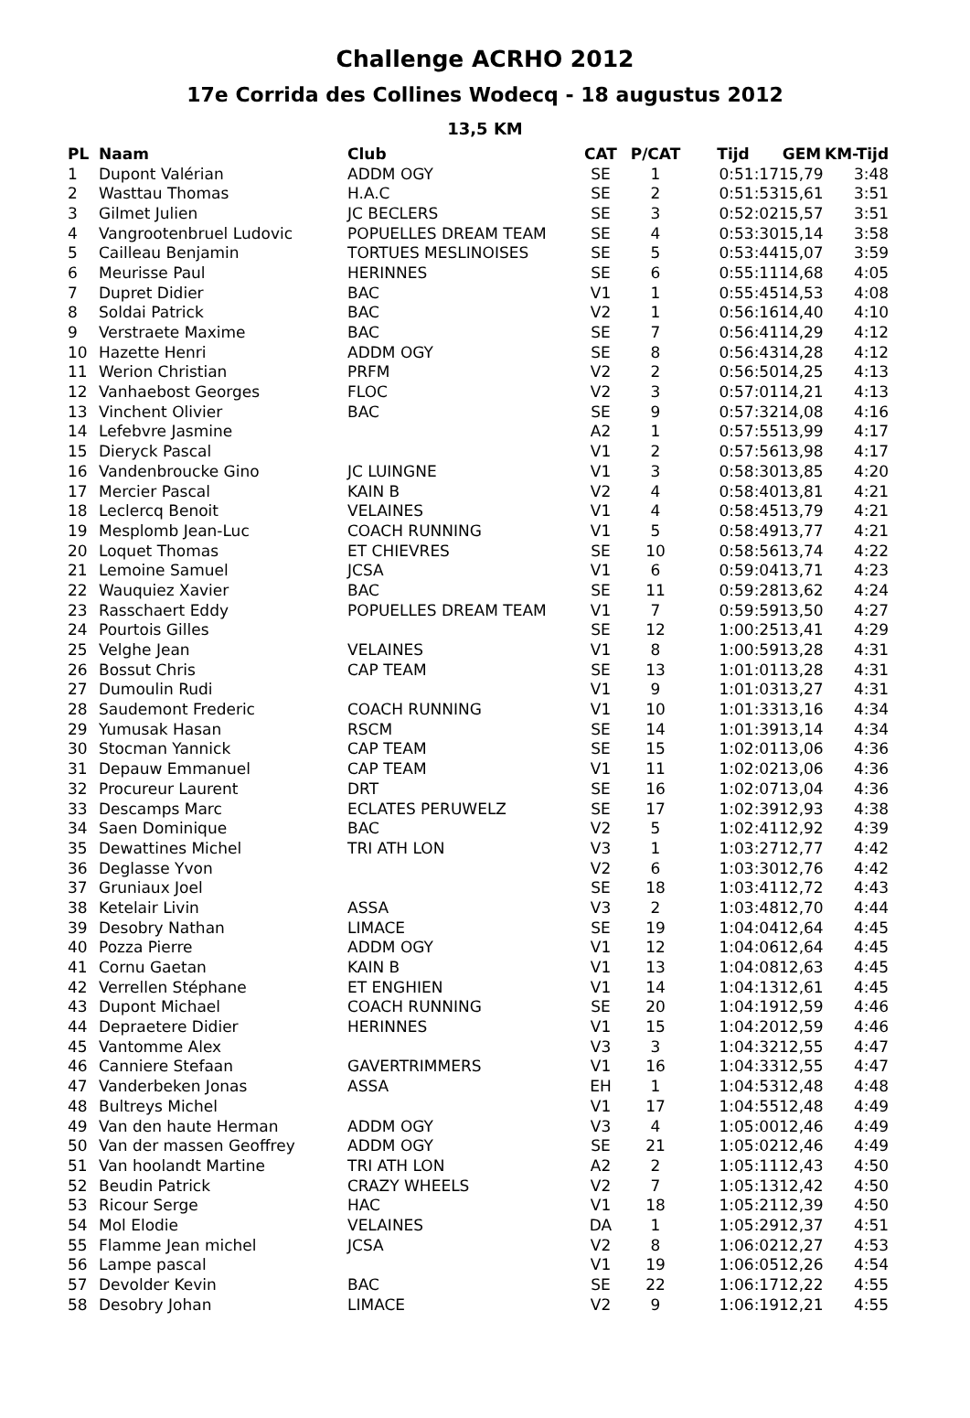Challenge ACRHO 2012
17e Corrida des Collines Wodecq - 18 augustus 2012
13,5 KM
| PL | Naam | Club | CAT | P/CAT | Tijd | GEM | KM-Tijd |
| --- | --- | --- | --- | --- | --- | --- | --- |
| 1 | Dupont Valérian | ADDM OGY | SE | 1 | 0:51:17 | 15,79 | 3:48 |
| 2 | Wasttau Thomas | H.A.C | SE | 2 | 0:51:53 | 15,61 | 3:51 |
| 3 | Gilmet Julien | JC BECLERS | SE | 3 | 0:52:02 | 15,57 | 3:51 |
| 4 | Vangrootenbruel Ludovic | POPUELLES DREAM TEAM | SE | 4 | 0:53:30 | 15,14 | 3:58 |
| 5 | Cailleau Benjamin | TORTUES MESLINOISES | SE | 5 | 0:53:44 | 15,07 | 3:59 |
| 6 | Meurisse Paul | HERINNES | SE | 6 | 0:55:11 | 14,68 | 4:05 |
| 7 | Dupret Didier | BAC | V1 | 1 | 0:55:45 | 14,53 | 4:08 |
| 8 | Soldai Patrick | BAC | V2 | 1 | 0:56:16 | 14,40 | 4:10 |
| 9 | Verstraete Maxime | BAC | SE | 7 | 0:56:41 | 14,29 | 4:12 |
| 10 | Hazette Henri | ADDM OGY | SE | 8 | 0:56:43 | 14,28 | 4:12 |
| 11 | Werion Christian | PRFM | V2 | 2 | 0:56:50 | 14,25 | 4:13 |
| 12 | Vanhaebost Georges | FLOC | V2 | 3 | 0:57:01 | 14,21 | 4:13 |
| 13 | Vinchent Olivier | BAC | SE | 9 | 0:57:32 | 14,08 | 4:16 |
| 14 | Lefebvre Jasmine | | A2 | 1 | 0:57:55 | 13,99 | 4:17 |
| 15 | Dieryck Pascal | | V1 | 2 | 0:57:56 | 13,98 | 4:17 |
| 16 | Vandenbroucke Gino | JC LUINGNE | V1 | 3 | 0:58:30 | 13,85 | 4:20 |
| 17 | Mercier Pascal | KAIN B | V2 | 4 | 0:58:40 | 13,81 | 4:21 |
| 18 | Leclercq Benoit | VELAINES | V1 | 4 | 0:58:45 | 13,79 | 4:21 |
| 19 | Mesplomb Jean-Luc | COACH RUNNING | V1 | 5 | 0:58:49 | 13,77 | 4:21 |
| 20 | Loquet Thomas | ET CHIEVRES | SE | 10 | 0:58:56 | 13,74 | 4:22 |
| 21 | Lemoine Samuel | JCSA | V1 | 6 | 0:59:04 | 13,71 | 4:23 |
| 22 | Wauquiez Xavier | BAC | SE | 11 | 0:59:28 | 13,62 | 4:24 |
| 23 | Rasschaert Eddy | POPUELLES DREAM TEAM | V1 | 7 | 0:59:59 | 13,50 | 4:27 |
| 24 | Pourtois Gilles | | SE | 12 | 1:00:25 | 13,41 | 4:29 |
| 25 | Velghe Jean | VELAINES | V1 | 8 | 1:00:59 | 13,28 | 4:31 |
| 26 | Bossut Chris | CAP TEAM | SE | 13 | 1:01:01 | 13,28 | 4:31 |
| 27 | Dumoulin Rudi | | V1 | 9 | 1:01:03 | 13,27 | 4:31 |
| 28 | Saudemont Frederic | COACH RUNNING | V1 | 10 | 1:01:33 | 13,16 | 4:34 |
| 29 | Yumusak Hasan | RSCM | SE | 14 | 1:01:39 | 13,14 | 4:34 |
| 30 | Stocman Yannick | CAP TEAM | SE | 15 | 1:02:01 | 13,06 | 4:36 |
| 31 | Depauw Emmanuel | CAP TEAM | V1 | 11 | 1:02:02 | 13,06 | 4:36 |
| 32 | Procureur Laurent | DRT | SE | 16 | 1:02:07 | 13,04 | 4:36 |
| 33 | Descamps Marc | ECLATES PERUWELZ | SE | 17 | 1:02:39 | 12,93 | 4:38 |
| 34 | Saen Dominique | BAC | V2 | 5 | 1:02:41 | 12,92 | 4:39 |
| 35 | Dewattines Michel | TRI ATH LON | V3 | 1 | 1:03:27 | 12,77 | 4:42 |
| 36 | Deglasse Yvon | | V2 | 6 | 1:03:30 | 12,76 | 4:42 |
| 37 | Gruniaux Joel | | SE | 18 | 1:03:41 | 12,72 | 4:43 |
| 38 | Ketelair Livin | ASSA | V3 | 2 | 1:03:48 | 12,70 | 4:44 |
| 39 | Desobry Nathan | LIMACE | SE | 19 | 1:04:04 | 12,64 | 4:45 |
| 40 | Pozza Pierre | ADDM OGY | V1 | 12 | 1:04:06 | 12,64 | 4:45 |
| 41 | Cornu Gaetan | KAIN B | V1 | 13 | 1:04:08 | 12,63 | 4:45 |
| 42 | Verrellen Stéphane | ET ENGHIEN | V1 | 14 | 1:04:13 | 12,61 | 4:45 |
| 43 | Dupont Michael | COACH RUNNING | SE | 20 | 1:04:19 | 12,59 | 4:46 |
| 44 | Depraetere Didier | HERINNES | V1 | 15 | 1:04:20 | 12,59 | 4:46 |
| 45 | Vantomme Alex | | V3 | 3 | 1:04:32 | 12,55 | 4:47 |
| 46 | Canniere Stefaan | GAVERTRIMMERS | V1 | 16 | 1:04:33 | 12,55 | 4:47 |
| 47 | Vanderbeken Jonas | ASSA | EH | 1 | 1:04:53 | 12,48 | 4:48 |
| 48 | Bultreys Michel | | V1 | 17 | 1:04:55 | 12,48 | 4:49 |
| 49 | Van den haute Herman | ADDM OGY | V3 | 4 | 1:05:00 | 12,46 | 4:49 |
| 50 | Van der massen Geoffrey | ADDM OGY | SE | 21 | 1:05:02 | 12,46 | 4:49 |
| 51 | Van hoolandt Martine | TRI ATH LON | A2 | 2 | 1:05:11 | 12,43 | 4:50 |
| 52 | Beudin Patrick | CRAZY WHEELS | V2 | 7 | 1:05:13 | 12,42 | 4:50 |
| 53 | Ricour Serge | HAC | V1 | 18 | 1:05:21 | 12,39 | 4:50 |
| 54 | Mol Elodie | VELAINES | DA | 1 | 1:05:29 | 12,37 | 4:51 |
| 55 | Flamme Jean michel | JCSA | V2 | 8 | 1:06:02 | 12,27 | 4:53 |
| 56 | Lampe pascal | | V1 | 19 | 1:06:05 | 12,26 | 4:54 |
| 57 | Devolder Kevin | BAC | SE | 22 | 1:06:17 | 12,22 | 4:55 |
| 58 | Desobry Johan | LIMACE | V2 | 9 | 1:06:19 | 12,21 | 4:55 |